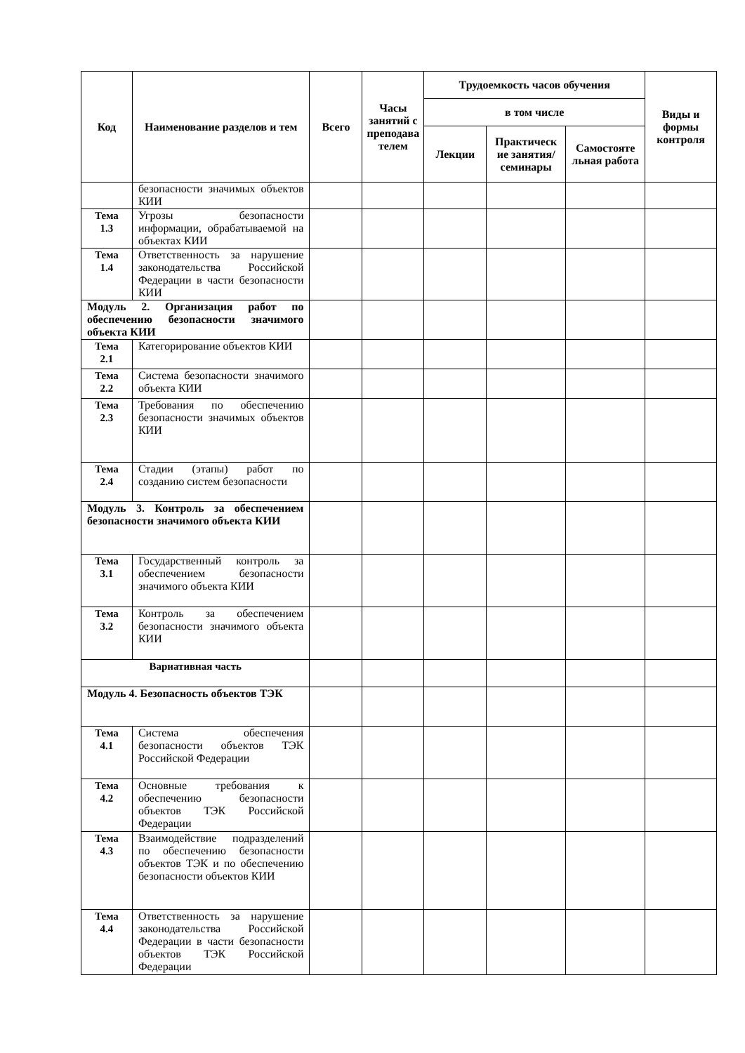| Код | Наименование разделов и тем | Всего | Часы занятий с преподава телем | Трудоемкость часов обучения | | | Виды и формы контроля |
| --- | --- | --- | --- | --- | --- | --- | --- |
| | | | | в том числе | | | |
| | | | | Лекции | Практическ ие занятия/ семинары | Самостояте льная работа | |
| | безопасности значимых объектов КИИ | | | | | | |
| Тема 1.3 | Угрозы безопасности информации, обрабатываемой на объектах КИИ | | | | | | |
| Тема 1.4 | Ответственность за нарушение законодательства Российской Федерации в части безопасности КИИ | | | | | | |
| Модуль 2. Организация работ по обеспечению безопасности значимого объекта КИИ | | | | | | | |
| Тема 2.1 | Категорирование объектов КИИ | | | | | | |
| Тема 2.2 | Система безопасности значимого объекта КИИ | | | | | | |
| Тема 2.3 | Требования по обеспечению безопасности значимых объектов КИИ | | | | | | |
| Тема 2.4 | Стадии (этапы) работ по созданию систем безопасности | | | | | | |
| Модуль 3. Контроль за обеспечением безопасности значимого объекта КИИ | | | | | | | |
| Тема 3.1 | Государственный контроль за обеспечением безопасности значимого объекта КИИ | | | | | | |
| Тема 3.2 | Контроль за обеспечением безопасности значимого объекта КИИ | | | | | | |
| Вариативная часть | | | | | | | |
| Модуль 4. Безопасность объектов ТЭК | | | | | | | |
| Тема 4.1 | Система обеспечения безопасности объектов ТЭК Российской Федерации | | | | | | |
| Тема 4.2 | Основные требования к обеспечению безопасности объектов ТЭК Российской Федерации | | | | | | |
| Тема 4.3 | Взаимодействие подразделений по обеспечению безопасности объектов ТЭК и по обеспечению безопасности объектов КИИ | | | | | | |
| Тема 4.4 | Ответственность за нарушение законодательства Российской Федерации в части безопасности объектов ТЭК Российской Федерации | | | | | | |